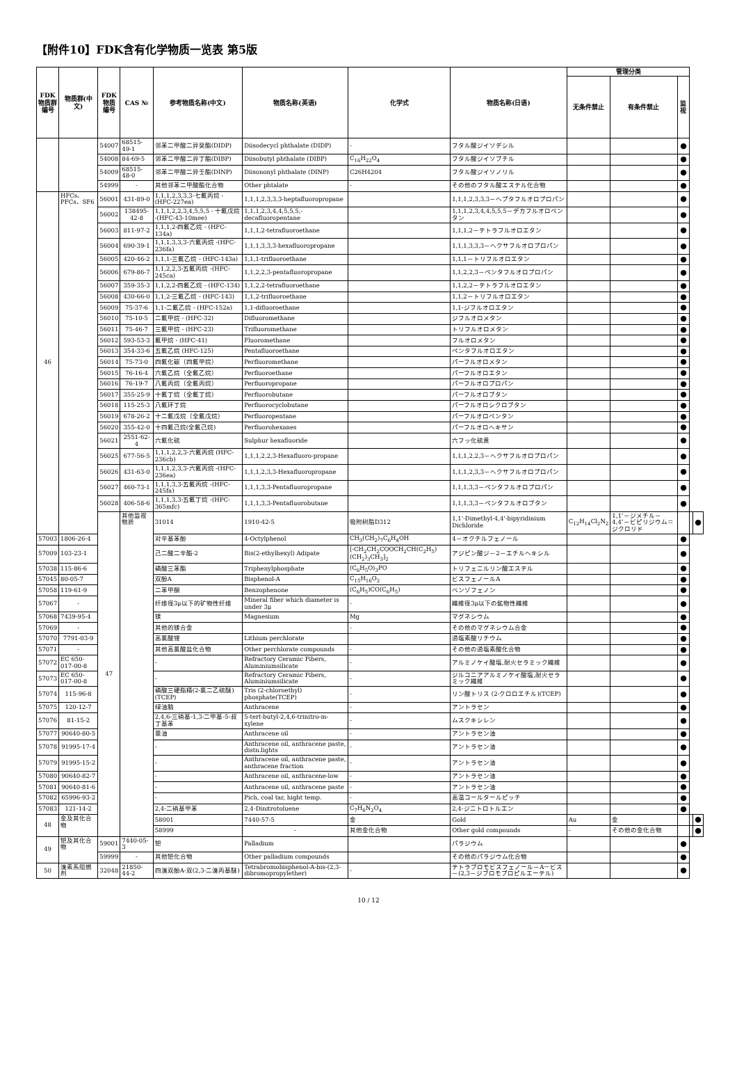【附件10】FDK含有化学物质一览表 第5版
| FDK 物质群 编号 | 物质群(中文) | FDK 物质 编号 | CAS № | 参考物质名称(中文) | 物质名称(英语) | 化学式 | 物质名称(日语) | 管理分类 | | | | |
| --- | --- | --- | --- | --- | --- | --- | --- | --- | --- | --- | --- | --- |
| | | | | | | | | 无条件禁止 | 有条件禁止 | 监视 | | |
| | | 54007 | 68515-49-1 | 邻苯二甲酸二异癸酯(DIDP) | Diisodecycl phthalate (DIDP) | - | フタル酸ジイソデシル | | | ● | | |
| | | 54008 | 84-69-5 | 邻苯二甲酸二异丁酯(DIBP) | Diisobutyl phthalate (DIBP) | C<sub>16</sub>H<sub>22</sub>O<sub>4</sub> | フタル酸ジイソブチル | | | ● | | |
| | | 54009 | 68515-48-0 | 邻苯二甲酸二异壬酯(DINP) | Diisononyl phthalate (DINP) | C26H4204 | フタル酸ジイソノリル | | | ● | | |
| | | 54999 | - | 其他邻苯二甲酸酯化合物 | Other phtalate | - | その他のフタル酸エステル化合物 | | | ● | | |
| 46 | HFCs、PFCs、SF6 | 56001 | 431-89-0 | 1,1,1,2,3,3,3-七氟丙烷 -(HFC-227ea) | 1,1,1,2,3,3,3-heptafluoropropane | | 1,1,1,2,3,3,3－ヘプタフルオロプロパン | | | ● | | |
| | | 56002 | 138495-42-8 | 1,1,1,2,2,3,4,5,5,5 - 十氟戊烷 -(HFC-43-10mee) | 1,1,1,2,3,4,4,5,5,5,-decafluoropentane | | 1,1,1,2,3,4,4,5,5,5－デカフルオロペンタン | | | ● | | |
| | | 56003 | 811-97-2 | 1,1,1,2-四氟乙烷 - (HFC-134a) | 1,1,1,2-tetrafluoroethane | | 1,1,1,2－テトラフルオロエタン | | | ● | | |
| | | 56004 | 690-39-1 | 1,1,1,3,3,3-六氟丙烷 -(HFC-236fa) | 1,1,1,3,3,3-hexafluoropropane | | 1,1,1,3,3,3－ヘクサフルオロプロパン | | | ● | | |
| | | 56005 | 420-46-2 | 1,1,1-三氟乙烷 - (HFC-143a) | 1,1,1-trifluoroethane | | 1,1,1－トリフルオロエタン | | | ● | | |
| | | 56006 | 679-86-7 | 1,1,2,2,3-五氟丙烷 -(HFC-245ca) | 1,1,2,2,3-pentafluoropropane | | 1,1,2,2,3－ペンタフルオロプロパン | | | ● | | |
| | | 56007 | 359-35-3 | 1,1,2,2-四氟乙烷 - (HFC-134) | 1,1,2,2-tetrafluoroethane | | 1,1,2,2－テトラフルオロエタン | | | ● | | |
| | | 56008 | 430-66-0 | 1,1,2-三氟乙烷 - (HFC-143) | 1,1,2-trifluoroethane | | 1,1,2－トリフルオロエタン | | | ● | | |
| | | 56009 | 75-37-6 | 1,1-二氟乙烷 - (HFC-152a) | 1,1-difluoroethane | | 1,1-ジフルオロエタン | | | ● | | |
| | | 56010 | 75-10-5 | 二氟甲烷 - (HFC-32) | Difluoromethane | | ジフルオロメタン | | | ● | | |
| | | 56011 | 75-46-7 | 三氟甲烷 - (HFC-23) | Trifluoromethane | | トリフルオロメタン | | | ● | | |
| | | 56012 | 593-53-3 | 氟甲烷 - (HFC-41) | Fluoromethane | | フルオロメタン | | | ● | | |
| | | 56013 | 354-33-6 | 五氟乙烷 (HFC-125) | Pentafluoroethane | | ペンタフルオロエタン | | | ● | | |
| | | 56014 | 75-73-0 | 四氟化碳（四氟甲烷） | Perfluoromethane | | パーフルオロメタン | | | ● | | |
| | | 56015 | 76-16-4 | 六氟乙烷（全氟乙烷） | Perfluoroethane | | パーフルオロエタン | | | ● | | |
| | | 56016 | 76-19-7 | 八氟丙烷（全氟丙烷） | Perfluoropropane | | パーフルオロプロパン | | | ● | | |
| | | 56017 | 355-25-9 | 十氟丁烷（全氟丁烷） | Perfluorobutane | | パーフルオロブタン | | | ● | | |
| | | 56018 | 115-25-3 | 八氟环丁烷 | Perfluorocyclobutane | | パーフルオロシクロブタン | | | ● | | |
| | | 56019 | 678-26-2 | 十二氟戊烷（全氟戊烷） | Perfluoropentane | | パーフルオロペンタン | | | ● | | |
| | | 56020 | 355-42-0 | 十四氟己烷(全氟己烷) | Perfluorohexanes | | パーフルオロヘキサン | | | ● | | |
| | | 56021 | 2551-62-4 | 六氟化硫 | Sulphur hexafluoride | | 六フッ化硫黄 | | | ● | | |
| | | 56025 | 677-56-5 | 1,1,1,2,2,3-六氟丙烷 (HFC-236cb) | 1,1,1,2,2,3-Hexafluoro-propane | | 1,1,1,2,2,3－ヘクサフルオロプロパン | | | ● | | |
| | | 56026 | 431-63-0 | 1,1,1,2,3,3-六氟丙烷 -(HFC-236ea) | 1,1,1,2,3,3-Hexafluoropropane | | 1,1,1,2,3,3－ヘクサフルオロプロパン | | | ● | | |
| | | 56027 | 460-73-1 | 1,1,1,3,3-五氟丙烷 -(HFC-245fa) | 1,1,1,3,3-Pentafluoropropane | | 1,1,1,3,3－ペンタフルオロプロパン | | | ● | | |
| | | 56028 | 406-58-6 | 1,1,1,3,3-五氟丁烷 -(HFC-365mfc) | 1,1,1,3,3-Pentafluorobutane | | 1,1,1,3,3－ペンタフルオロブタン | | | ● | | |
| | | 47 | 其他监视物质 | 31014 | 1910-42-5 | 吸附树脂D312 | 1,1'-Dimethyl-4,4'-bipyridinium Dichloride | C<sub>12</sub>H<sub>14</sub>Cl<sub>2</sub>N<sub>2</sub> | 1,1’－ジメチル－4,4’－ビピリジウム＝ジクロリド | | | ● |
| 57003 | 1806-26-4 | | | 对辛基苯酚 | 4-Octylphenol | CH<sub>3</sub>(CH<sub>2</sub>)<sub>7</sub>C<sub>6</sub>H<sub>4</sub>OH | 4－オクチルフェノール | | | ● | | |
| 57009 | 103-23-1 | | | 己二酸二辛酯-2 | Bis(2-ethylhexyl) Adipate | [-CH<sub>2</sub>CH<sub>2</sub>COOCH<sub>2</sub>CH(C<sub>2</sub>H<sub>5</sub>)(CH<sub>2</sub>)<sub>3</sub>CH<sub>3</sub>]<sub>2</sub> | アジピン酸ジ－2－エチルヘキシル | | | ● | | |
| 57038 | 115-86-6 | | | 磷酸三苯酯 | Triphenylphosphate | (C<sub>6</sub>H<sub>5</sub>O)<sub>3</sub>PO | トリフェニルリン酸エステル | | | ● | | |
| 57045 | 80-05-7 | | | 双酚A | Bisphenol-A | C<sub>15</sub>H<sub>16</sub>O<sub>2</sub> | ビスフェノールA | | | ● | | |
| 57058 | 119-61-9 | | | 二苯甲酮 | Benzophenone | (C<sub>6</sub>H<sub>5</sub>)CO(C<sub>6</sub>H<sub>5</sub>) | ベンゾフェノン | | | ● | | |
| 57067 | - | | | 纤维径3μ以下的矿物性纤维 | Mineral fiber which diameter is under 3μ | - | 繊維径3μ以下の鉱物性繊維 | | | ● | | |
| 57068 | 7439-95-4 | | | 镁 | Magnesium | Mg | マグネシウム | | | ● | | |
| 57069 | - | | | 其他的镁合金 | | - | その他のマグネシウム合金 | | | ● | | |
| 57070 | 7791-03-9 | | | 高氯酸锂 | Lithium perchlorate | | 過塩素酸リチウム | | | ● | | |
| 57071 | - | | | 其他高氯酸盐化合物 | Other perchlorate compounds | - | その他の過塩素酸化合物 | | | ● | | |
| 57072 | EC 650-017-00-8 | | | - | Refractory Ceramic Fibers, Aluminiumsilicate | - | アルミノケイ酸塩,耐火セラミック繊維 | | | ● | | |
| 57073 | EC 650-017-00-8 | | | - | Refractory Ceramic Fibers, Aluminiumsilicate | - | ジルコニアアルミノケイ酸塩,耐火セラミック繊維 | | | ● | | |
| 57074 | 115-96-8 | | | 磷酸三硬脂精(2-氯二乙硫醚)(TCEP) | Tris (2-chloroethyl) phosphate(TCEP) | - | リン酸トリス (2-クロロエチル)(TCEP) | | | ● | | |
| 57075 | 120-12-7 | | | 绿油脑 | Anthracene | - | アントラセン | | | ● | | |
| 57076 | 81-15-2 | | | 2,4,6-三硝基-1,3-二甲基-5-叔丁基苯 | 5-tert-butyl-2,4,6-trinitro-m-xylene | - | ムスクキシレン | | | ● | | |
| 57077 | 90640-80-5 | | | 蒽油 | Anthracene oil | - | アントラセン油 | | | ● | | |
| 57078 | 91995-17-4 | | | - | Anthracene oil, anthracene paste, distn.lights | - | アントラセン油 | | | ● | | |
| 57079 | 91995-15-2 | | | - | Anthracene oil, anthracene paste, anthracene fraction | - | アントラセン油 | | | ● | | |
| 57080 | 90640-82-7 | | | - | Anthracene oil, anthracene-low | - | アントラセン油 | | | ● | | |
| 57081 | 90640-81-6 | | | - | Anthracene oil, anthracene paste | - | アントラセン油 | | | ● | | |
| 57082 | 65996-93-2 | | | - | Pich, coal tar, hight temp. | - | 高温コールタールピッチ | | | ● | | |
| 57083 | 121-14-2 | | | 2,4-二硝基甲苯 | 2,4-Dinitrotoluene | C<sub>7</sub>H<sub>6</sub>N<sub>2</sub>O<sub>4</sub> | 2,4-ジニトロトルエン | | | ● | | |
| 48 | 金及其化合物 | | | 58001 | 7440-57-5 | 金 | Gold | Au | 金 | | | ● |
| | | | | 58999 | - | 其他金化合物 | Other gold compounds | - | その他の金化合物 | | | ● |
| 49 | 钯及其化合物 | 59001 | 7440-05-3 | 钯 | Palladium | | パラジウム | | | ● | | |
| | | 59999 | - | 其他钯化合物 | Other palladium compounds | | その他のパラジウム化合物 | | | ● | | |
| 50 | 溴素系阻燃剂 | 32048 | 21850-44-2 | 四溴双酚A-双(2,3-二溴丙基醚) | Tetrabromobisphenol-A-bis-(2,3-dibromopropylether) | - | テトラブロモビスフェノール－A－ビス－(2,3－ジブロモプロピルエーテル) | | | ● | | |
10 / 12